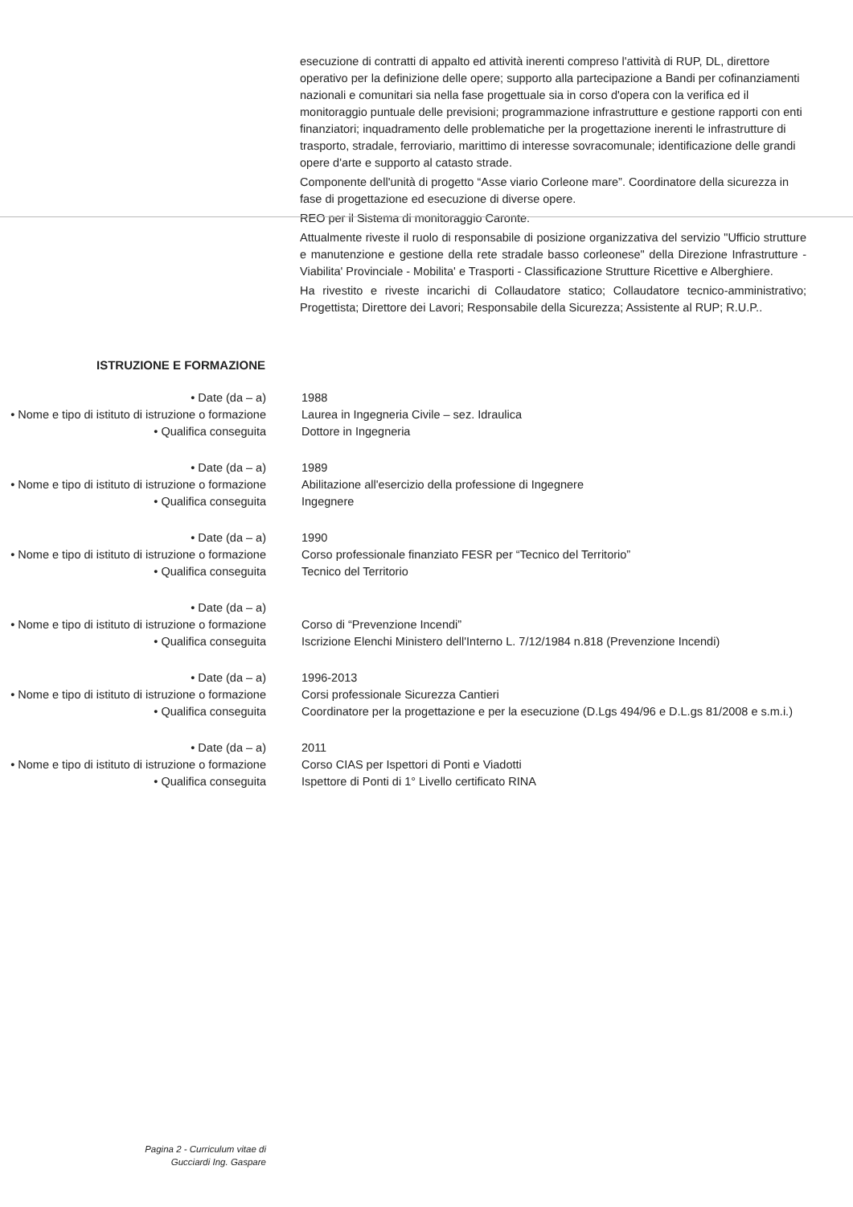esecuzione di contratti di appalto ed attività inerenti compreso l'attività di RUP, DL, direttore operativo per la definizione delle opere; supporto alla partecipazione a Bandi per cofinanziamenti nazionali e comunitari sia nella fase progettuale sia in corso d'opera con la verifica ed il monitoraggio puntuale delle previsioni; programmazione infrastrutture e gestione rapporti con enti finanziatori; inquadramento delle problematiche per la progettazione inerenti le infrastrutture di trasporto, stradale, ferroviario, marittimo di interesse sovracomunale; identificazione delle grandi opere d'arte e supporto al catasto strade.
Componente dell'unità di progetto “Asse viario Corleone mare”. Coordinatore della sicurezza in fase di progettazione ed esecuzione di diverse opere.
REO per il Sistema di monitoraggio Caronte.
Attualmente riveste il ruolo di responsabile di posizione organizzativa del servizio "Ufficio strutture e manutenzione e gestione della rete stradale basso corleonese" della Direzione Infrastrutture - Viabilita' Provinciale - Mobilita' e Trasporti - Classificazione Strutture Ricettive e Alberghiere.
Ha rivestito e riveste incarichi di Collaudatore statico; Collaudatore tecnico-amministrativo; Progettista; Direttore dei Lavori; Responsabile della Sicurezza; Assistente al RUP; R.U.P..
ISTRUZIONE E FORMAZIONE
| • Date (da – a) | 1988 |
| • Nome e tipo di istituto di istruzione o formazione | Laurea in Ingegneria Civile – sez. Idraulica |
| • Qualifica conseguita | Dottore in Ingegneria |
| • Date (da – a) | 1989 |
| • Nome e tipo di istituto di istruzione o formazione | Abilitazione all'esercizio della professione di Ingegnere |
| • Qualifica conseguita | Ingegnere |
| • Date (da – a) | 1990 |
| • Nome e tipo di istituto di istruzione o formazione | Corso professionale finanziato FESR per “Tecnico del Territorio” |
| • Qualifica conseguita | Tecnico del Territorio |
| • Date (da – a) | |
| • Nome e tipo di istituto di istruzione o formazione | Corso di “Prevenzione Incendi” |
| • Qualifica conseguita | Iscrizione Elenchi Ministero dell'Interno L. 7/12/1984 n.818 (Prevenzione Incendi) |
| • Date (da – a) | 1996-2013 |
| • Nome e tipo di istituto di istruzione o formazione | Corsi professionale Sicurezza Cantieri |
| • Qualifica conseguita | Coordinatore per la progettazione e per la esecuzione (D.Lgs 494/96 e D.L.gs 81/2008 e s.m.i.) |
| • Date (da – a) | 2011 |
| • Nome e tipo di istituto di istruzione o formazione | Corso CIAS per Ispettori di Ponti e Viadotti |
| • Qualifica conseguita | Ispettore di Ponti di 1° Livello certificato RINA |
Pagina 2 - Curriculum vitae di
Gucciardi Ing. Gaspare